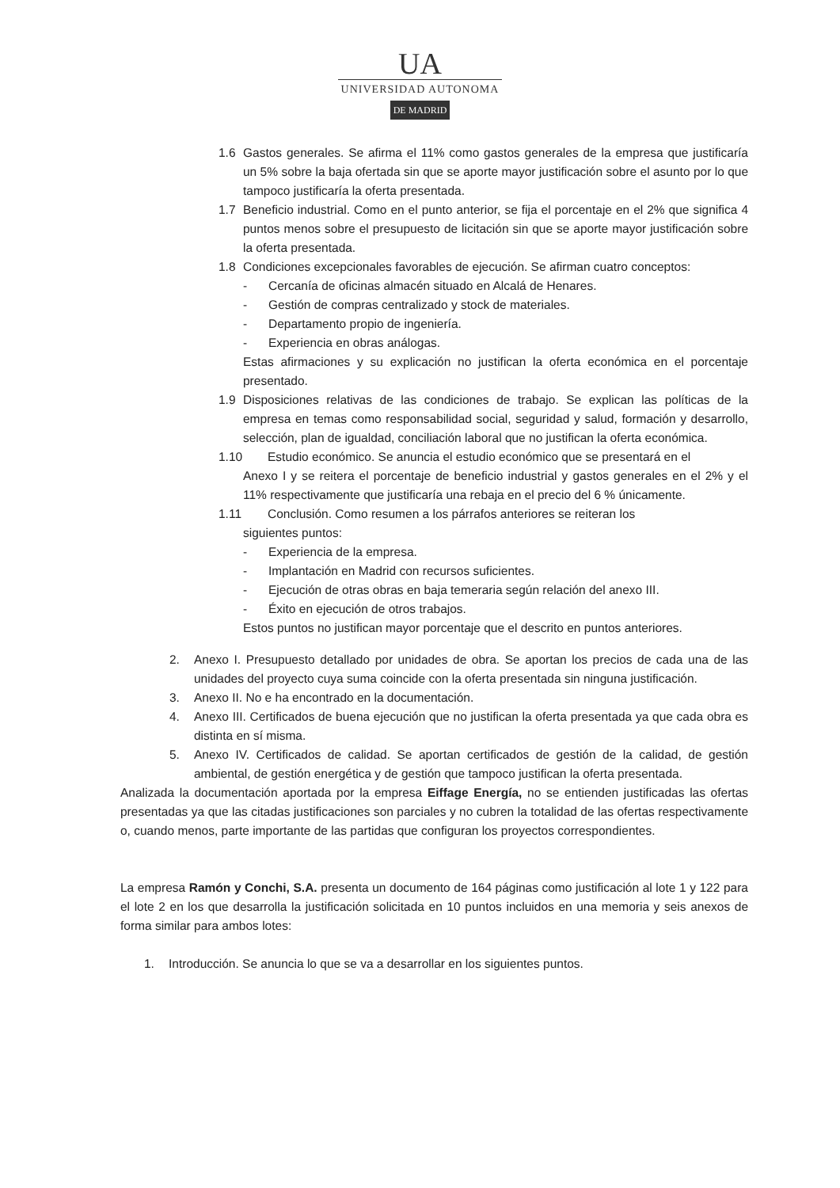UA
UNIVERSIDAD AUTONOMA
DE MADRID
1.6 Gastos generales. Se afirma el 11% como gastos generales de la empresa que justificaría un 5% sobre la baja ofertada sin que se aporte mayor justificación sobre el asunto por lo que tampoco justificaría la oferta presentada.
1.7 Beneficio industrial. Como en el punto anterior, se fija el porcentaje en el 2% que significa 4 puntos menos sobre el presupuesto de licitación sin que se aporte mayor justificación sobre la oferta presentada.
1.8 Condiciones excepcionales favorables de ejecución. Se afirman cuatro conceptos:
- Cercanía de oficinas almacén situado en Alcalá de Henares.
- Gestión de compras centralizado y stock de materiales.
- Departamento propio de ingeniería.
- Experiencia en obras análogas.
Estas afirmaciones y su explicación no justifican la oferta económica en el porcentaje presentado.
1.9 Disposiciones relativas de las condiciones de trabajo. Se explican las políticas de la empresa en temas como responsabilidad social, seguridad y salud, formación y desarrollo, selección, plan de igualdad, conciliación laboral que no justifican la oferta económica.
1.10 Estudio económico. Se anuncia el estudio económico que se presentará en el
Anexo I y se reitera el porcentaje de beneficio industrial y gastos generales en el 2% y el 11% respectivamente que justificaría una rebaja en el precio del 6 % únicamente.
1.11 Conclusión. Como resumen a los párrafos anteriores se reiteran los
siguientes puntos:
- Experiencia de la empresa.
- Implantación en Madrid con recursos suficientes.
- Ejecución de otras obras en baja temeraria según relación del anexo III.
- Éxito en ejecución de otros trabajos.
Estos puntos no justifican mayor porcentaje que el descrito en puntos anteriores.
2. Anexo I. Presupuesto detallado por unidades de obra. Se aportan los precios de cada una de las unidades del proyecto cuya suma coincide con la oferta presentada sin ninguna justificación.
3. Anexo II. No e ha encontrado en la documentación.
4. Anexo III. Certificados de buena ejecución que no justifican la oferta presentada ya que cada obra es distinta en sí misma.
5. Anexo IV. Certificados de calidad. Se aportan certificados de gestión de la calidad, de gestión ambiental, de gestión energética y de gestión que tampoco justifican la oferta presentada.
Analizada la documentación aportada por la empresa Eiffage Energía, no se entienden justificadas las ofertas presentadas ya que las citadas justificaciones son parciales y no cubren la totalidad de las ofertas respectivamente o, cuando menos, parte importante de las partidas que configuran los proyectos correspondientes.
La empresa Ramón y Conchi, S.A. presenta un documento de 164 páginas como justificación al lote 1 y 122 para el lote 2 en los que desarrolla la justificación solicitada en 10 puntos incluidos en una memoria y seis anexos de forma similar para ambos lotes:
1. Introducción. Se anuncia lo que se va a desarrollar en los siguientes puntos.